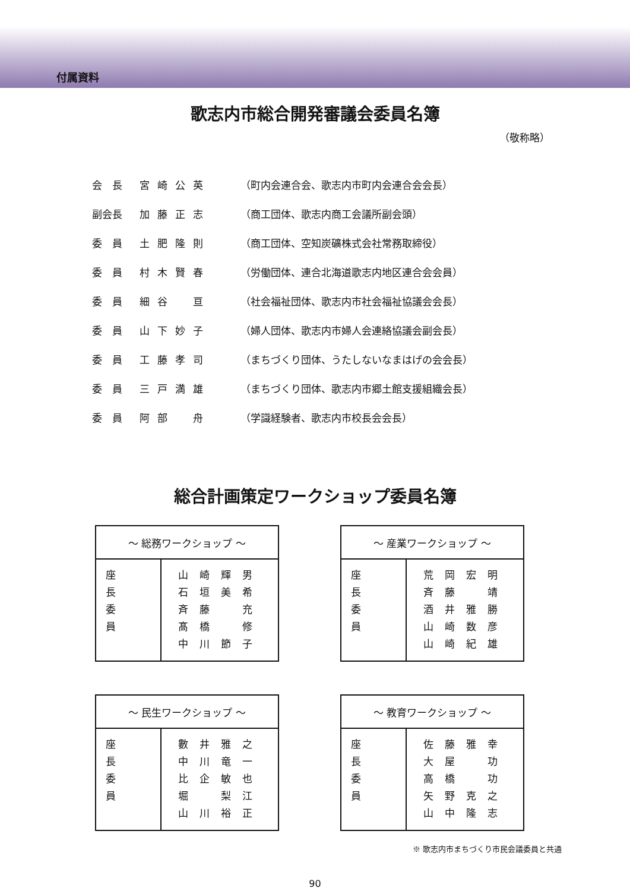付属資料
歌志内市総合開発審議会委員名簿
（敬称略）
| 会 長 | 宮崎公英 | （町内会連合会、歌志内市町内会連合会会長） |
| 副会長 | 加藤正志 | （商工団体、歌志内商工会議所副会頭） |
| 委 員 | 土肥隆則 | （商工団体、空知炭礦株式会社常務取締役） |
| 委 員 | 村木賢春 | （労働団体、連合北海道歌志内地区連合会会員） |
| 委 員 | 細谷 亘 | （社会福祉団体、歌志内市社会福祉協議会会長） |
| 委 員 | 山下妙子 | （婦人団体、歌志内市婦人会連絡協議会副会長） |
| 委 員 | 工藤孝司 | （まちづくり団体、うたしないなまはげの会会長） |
| 委 員 | 三戸満雄 | （まちづくり団体、歌志内市郷土館支援組織会長） |
| 委 員 | 阿部 舟 | （学識経験者、歌志内市校長会会長） |
総合計画策定ワークショップ委員名簿
| ～ 総務ワークショップ ～ | |
| --- | --- |
| 座長 委員 | 山崎輝男 石垣美希 斉藤 充 髙橋 修 中川節子 |
| ～ 産業ワークショップ ～ | |
| --- | --- |
| 座長 委員 | 荒岡宏明 斉藤 靖 酒井雅勝 山崎数彦 山崎紀雄 |
| ～ 民生ワークショップ ～ | |
| --- | --- |
| 座長 委員 | 數井雅之 中川竜一 比企敏也 堀 梨江 山川裕正 |
| ～ 教育ワークショップ ～ | |
| --- | --- |
| 座長 委員 | 佐藤雅幸 大屋 功 高橋 功 矢野克之 山中隆志 |
※ 歌志内市まちづくり市民会議委員と共通
90